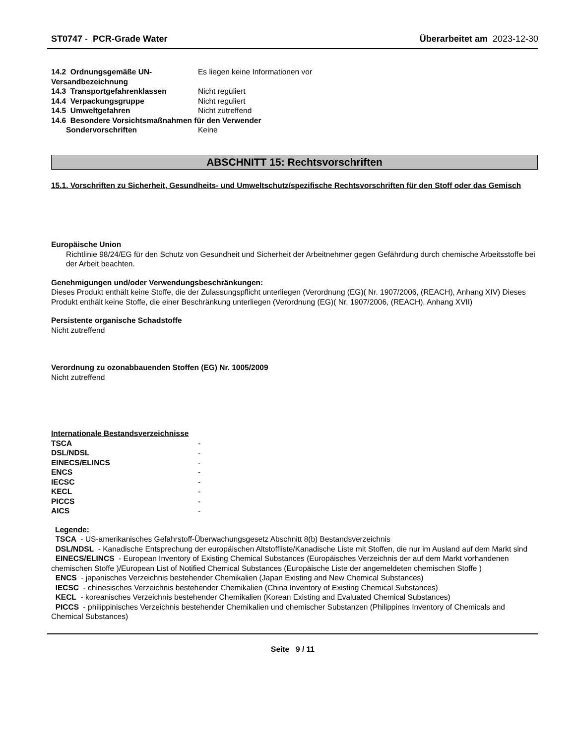ST0747 - PCR-Grade Water Überarbeitet am 2023-12-30
| 14.2 Ordnungsgemäße UN-Versandbezeichnung | Es liegen keine Informationen vor |
| 14.3 Transportgefahrenklassen | Nicht reguliert |
| 14.4 Verpackungsgruppe | Nicht reguliert |
| 14.5 Umweltgefahren | Nicht zutreffend |
| 14.6 Besondere Vorsichtsmaßnahmen für den Verwender | |
| Sondervorschriften | Keine |
ABSCHNITT 15: Rechtsvorschriften
15.1. Vorschriften zu Sicherheit, Gesundheits- und Umweltschutz/spezifische Rechtsvorschriften für den Stoff oder das Gemisch
Europäische Union
Richtlinie 98/24/EG für den Schutz von Gesundheit und Sicherheit der Arbeitnehmer gegen Gefährdung durch chemische Arbeitsstoffe bei der Arbeit beachten.
Genehmigungen und/oder Verwendungsbeschränkungen:
Dieses Produkt enthält keine Stoffe, die der Zulassungspflicht unterliegen (Verordnung (EG)( Nr. 1907/2006, (REACH), Anhang XIV) Dieses Produkt enthält keine Stoffe, die einer Beschränkung unterliegen (Verordnung (EG)( Nr. 1907/2006, (REACH), Anhang XVII)
Persistente organische Schadstoffe
Nicht zutreffend
Verordnung zu ozonabbauenden Stoffen (EG) Nr. 1005/2009
Nicht zutreffend
| Internationale Bestandsverzeichnisse | |
| TSCA | - |
| DSL/NDSL | - |
| EINECS/ELINCS | - |
| ENCS | - |
| IECSC | - |
| KECL | - |
| PICCS | - |
| AICS | - |
Legende:
TSCA - US-amerikanisches Gefahrstoff-Überwachungsgesetz Abschnitt 8(b) Bestandsverzeichnis
DSL/NDSL - Kanadische Entsprechung der europäischen Altstoffliste/Kanadische Liste mit Stoffen, die nur im Ausland auf dem Markt sind
EINECS/ELINCS - European Inventory of Existing Chemical Substances (Europäisches Verzeichnis der auf dem Markt vorhandenen chemischen Stoffe )/European List of Notified Chemical Substances (Europäische Liste der angemeldeten chemischen Stoffe )
ENCS - japanisches Verzeichnis bestehender Chemikalien (Japan Existing and New Chemical Substances)
IECSC - chinesisches Verzeichnis bestehender Chemikalien (China Inventory of Existing Chemical Substances)
KECL - koreanisches Verzeichnis bestehender Chemikalien (Korean Existing and Evaluated Chemical Substances)
PICCS - philippinisches Verzeichnis bestehender Chemikalien und chemischer Substanzen (Philippines Inventory of Chemicals and Chemical Substances)
Seite 9 / 11